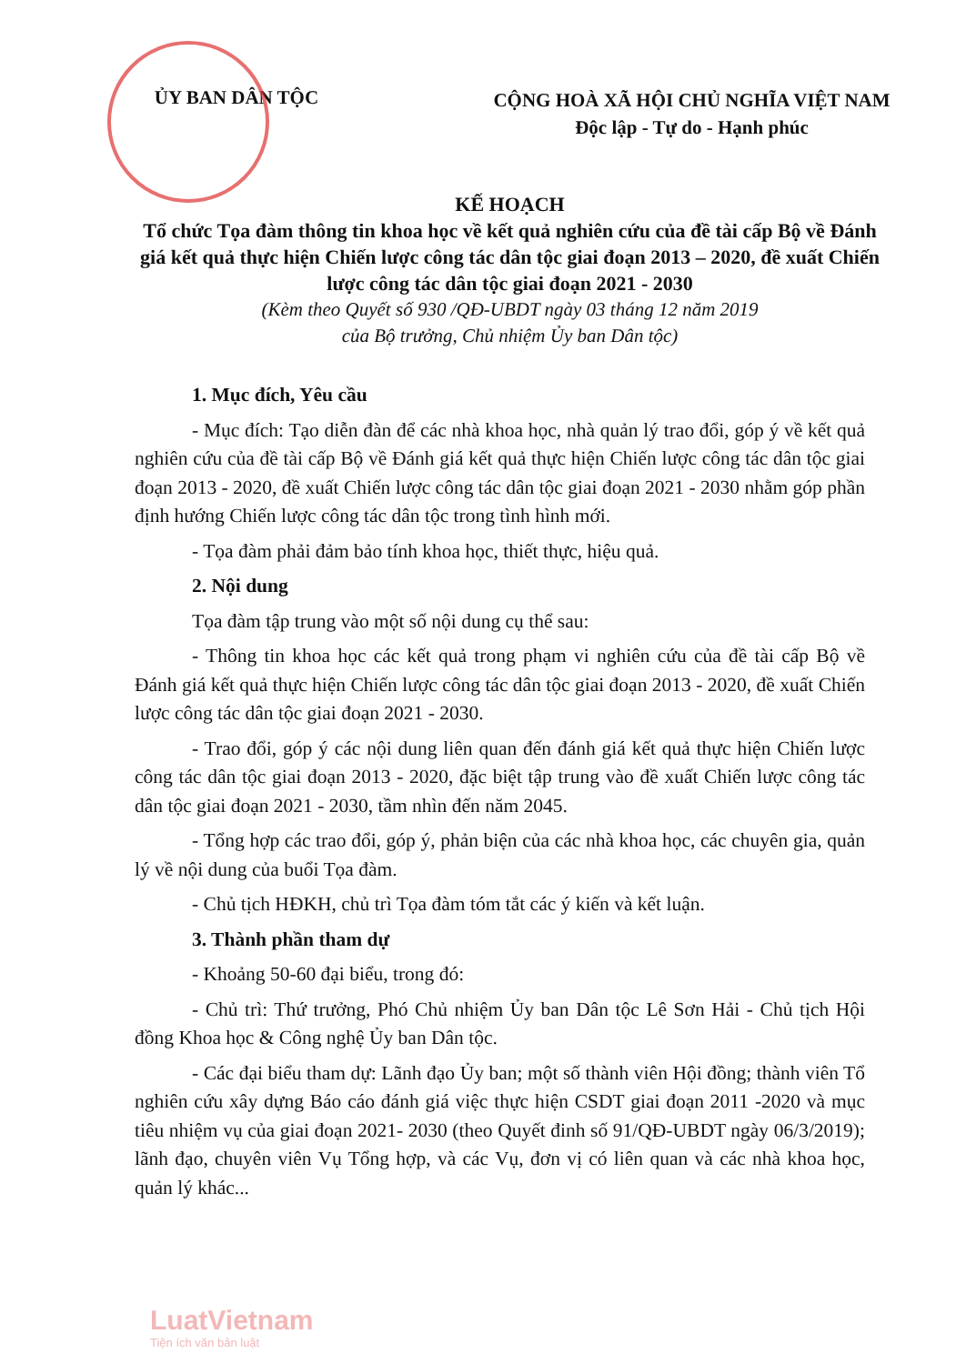ỦY BAN DÂN TỘC
CỘNG HOÀ XÃ HỘI CHỦ NGHĨA VIỆT NAM
Độc lập - Tự do - Hạnh phúc
KẾ HOẠCH
Tổ chức Tọa đàm thông tin khoa học về kết quả nghiên cứu của đề tài cấp Bộ về Đánh giá kết quả thực hiện Chiến lược công tác dân tộc giai đoạn 2013 – 2020, đề xuất Chiến lược công tác dân tộc giai đoạn 2021 - 2030
(Kèm theo Quyết số 930 /QĐ-UBDT ngày 03 tháng 12 năm 2019
của Bộ trưởng, Chủ nhiệm Ủy ban Dân tộc)
1. Mục đích, Yêu cầu
- Mục đích: Tạo diễn đàn để các nhà khoa học, nhà quản lý trao đổi, góp ý về kết quả nghiên cứu của đề tài cấp Bộ về Đánh giá kết quả thực hiện Chiến lược công tác dân tộc giai đoạn 2013 - 2020, đề xuất Chiến lược công tác dân tộc giai đoạn 2021 - 2030 nhằm góp phần định hướng Chiến lược công tác dân tộc trong tình hình mới.
- Tọa đàm phải đảm bảo tính khoa học, thiết thực, hiệu quả.
2. Nội dung
Tọa đàm tập trung vào một số nội dung cụ thể sau:
- Thông tin khoa học các kết quả trong phạm vi nghiên cứu của đề tài cấp Bộ về Đánh giá kết quả thực hiện Chiến lược công tác dân tộc giai đoạn 2013 - 2020, đề xuất Chiến lược công tác dân tộc giai đoạn 2021 - 2030.
- Trao đổi, góp ý các nội dung liên quan đến đánh giá kết quả thực hiện Chiến lược công tác dân tộc giai đoạn 2013 - 2020, đặc biệt tập trung vào đề xuất Chiến lược công tác dân tộc giai đoạn 2021 - 2030, tầm nhìn đến năm 2045.
- Tổng hợp các trao đổi, góp ý, phản biện của các nhà khoa học, các chuyên gia, quản lý về nội dung của buổi Tọa đàm.
- Chủ tịch HĐKH, chủ trì Tọa đàm tóm tắt các ý kiến và kết luận.
3. Thành phần tham dự
- Khoảng 50-60 đại biểu, trong đó:
- Chủ trì: Thứ trưởng, Phó Chủ nhiệm Ủy ban Dân tộc Lê Sơn Hải - Chủ tịch Hội đồng Khoa học & Công nghệ Ủy ban Dân tộc.
- Các đại biểu tham dự: Lãnh đạo Ủy ban; một số thành viên Hội đồng; thành viên Tổ nghiên cứu xây dựng Báo cáo đánh giá việc thực hiện CSDT giai đoạn 2011 -2020 và mục tiêu nhiệm vụ của giai đoạn 2021- 2030 (theo Quyết đinh số 91/QĐ-UBDT ngày 06/3/2019); lãnh đạo, chuyên viên Vụ Tổng hợp, và các Vụ, đơn vị có liên quan và các nhà khoa học, quản lý khác...
LuatVietnam
Tiện ích văn bản luật